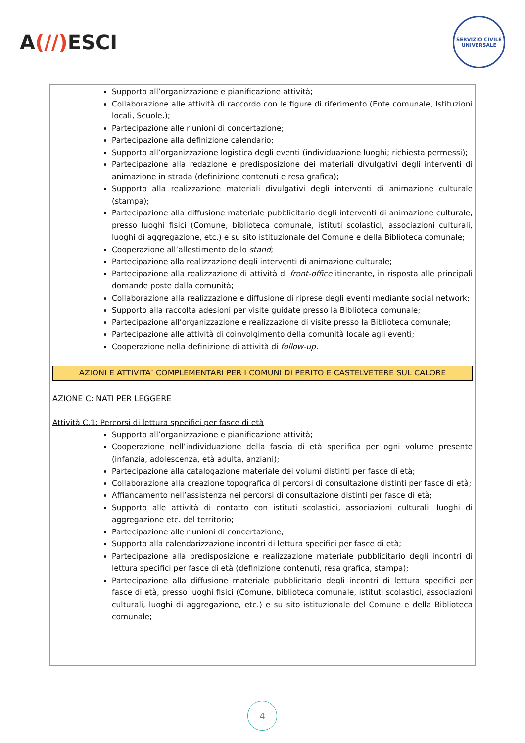A(//) ESCI
SERVIZIO CIVILE UNIVERSALE
Supporto all’organizzazione e pianificazione attività;
Collaborazione alle attività di raccordo con le figure di riferimento (Ente comunale, Istituzioni locali, Scuole.);
Partecipazione alle riunioni di concertazione;
Partecipazione alla definizione calendario;
Supporto all’organizzazione logistica degli eventi (individuazione luoghi; richiesta permessi);
Partecipazione alla redazione e predisposizione dei materiali divulgativi degli interventi di animazione in strada (definizione contenuti e resa grafica);
Supporto alla realizzazione materiali divulgativi degli interventi di animazione culturale (stampa);
Partecipazione alla diffusione materiale pubblicitario degli interventi di animazione culturale, presso luoghi fisici (Comune, biblioteca comunale, istituti scolastici, associazioni culturali, luoghi di aggregazione, etc.) e su sito istituzionale del Comune e della Biblioteca comunale;
Cooperazione all’allestimento dello stand;
Partecipazione alla realizzazione degli interventi di animazione culturale;
Partecipazione alla realizzazione di attività di front-office itinerante, in risposta alle principali domande poste dalla comunità;
Collaborazione alla realizzazione e diffusione di riprese degli eventi mediante social network;
Supporto alla raccolta adesioni per visite guidate presso la Biblioteca comunale;
Partecipazione all’organizzazione e realizzazione di visite presso la Biblioteca comunale;
Partecipazione alle attività di coinvolgimento della comunità locale agli eventi;
Cooperazione nella definizione di attività di follow-up.
AZIONI E ATTIVITA’ COMPLEMENTARI PER I COMUNI DI PERITO E CASTELVETERE SUL CALORE
AZIONE C: NATI PER LEGGERE
Attività C.1: Percorsi di lettura specifici per fasce di età
Supporto all’organizzazione e pianificazione attività;
Cooperazione nell’individuazione della fascia di età specifica per ogni volume presente (infanzia, adolescenza, età adulta, anziani);
Partecipazione alla catalogazione materiale dei volumi distinti per fasce di età;
Collaborazione alla creazione topografica di percorsi di consultazione distinti per fasce di età;
Affiancamento nell’assistenza nei percorsi di consultazione distinti per fasce di età;
Supporto alle attività di contatto con istituti scolastici, associazioni culturali, luoghi di aggregazione etc. del territorio;
Partecipazione alle riunioni di concertazione;
Supporto alla calendarizzazione incontri di lettura specifici per fasce di età;
Partecipazione alla predisposizione e realizzazione materiale pubblicitario degli incontri di lettura specifici per fasce di età (definizione contenuti, resa grafica, stampa);
Partecipazione alla diffusione materiale pubblicitario degli incontri di lettura specifici per fasce di età, presso luoghi fisici (Comune, biblioteca comunale, istituti scolastici, associazioni culturali, luoghi di aggregazione, etc.) e su sito istituzionale del Comune e della Biblioteca comunale;
4